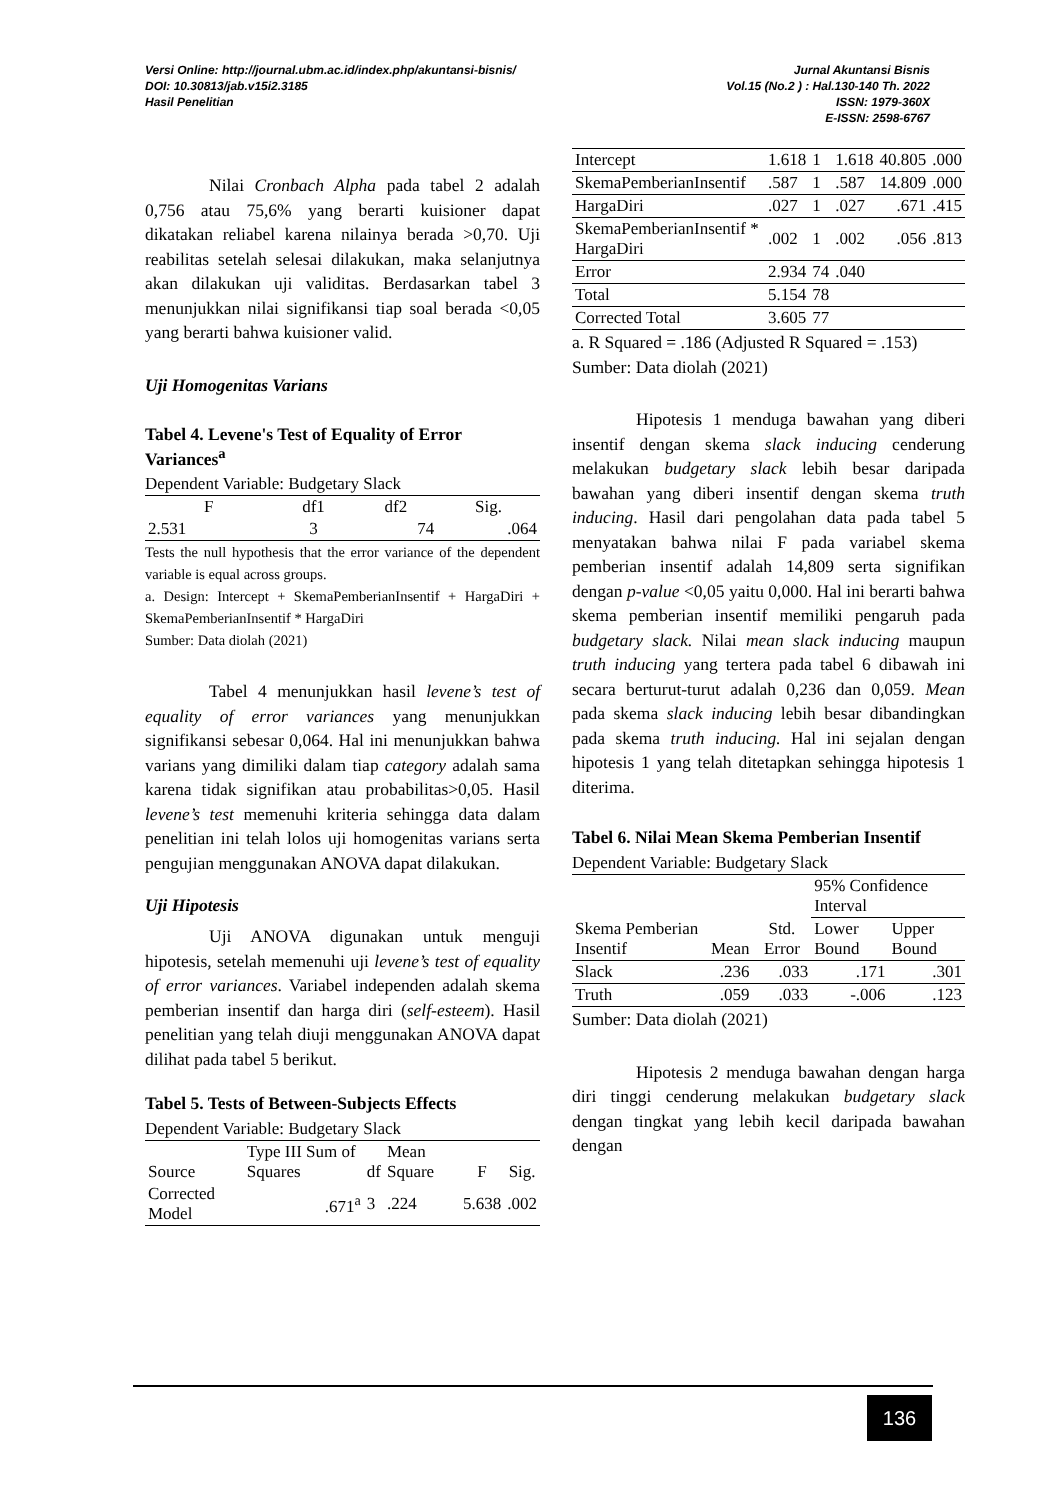Versi Online: http://journal.ubm.ac.id/index.php/akuntansi-bisnis/
DOI: 10.30813/jab.v15i2.3185
Hasil Penelitian
Jurnal Akuntansi Bisnis
Vol.15 (No.2 ) : Hal.130-140 Th. 2022
ISSN: 1979-360X
E-ISSN: 2598-6767
Nilai Cronbach Alpha pada tabel 2 adalah 0,756 atau 75,6% yang berarti kuisioner dapat dikatakan reliabel karena nilainya berada >0,70. Uji reabilitas setelah selesai dilakukan, maka selanjutnya akan dilakukan uji validitas. Berdasarkan tabel 3 menunjukkan nilai signifikansi tiap soal berada <0,05 yang berarti bahwa kuisioner valid.
Uji Homogenitas Varians
Tabel 4. Levene's Test of Equality of Error Variances<sup>a</sup>
| Dependent Variable: Budgetary Slack | | | |
| F | df1 | df2 | Sig. |
| 2.531 | 3 | 74 | .064 |
Tests the null hypothesis that the error variance of the dependent variable is equal across groups.
a. Design: Intercept + SkemaPemberianInsentif + HargaDiri + SkemaPemberianInsentif * HargaDiri
Sumber: Data diolah (2021)
Tabel 4 menunjukkan hasil levene’s test of equality of error variances yang menunjukkan signifikansi sebesar 0,064. Hal ini menunjukkan bahwa varians yang dimiliki dalam tiap category adalah sama karena tidak signifikan atau probabilitas>0,05. Hasil levene’s test memenuhi kriteria sehingga data dalam penelitian ini telah lolos uji homogenitas varians serta pengujian menggunakan ANOVA dapat dilakukan.
Uji Hipotesis
Uji ANOVA digunakan untuk menguji hipotesis, setelah memenuhi uji levene’s test of equality of error variances. Variabel independen adalah skema pemberian insentif dan harga diri (self-esteem). Hasil penelitian yang telah diuji menggunakan ANOVA dapat dilihat pada tabel 5 berikut.
Tabel 5. Tests of Between-Subjects Effects
| Dependent Variable: Budgetary Slack | | | | | |
| Source | Type III Sum of Squares | df | Mean Square | F | Sig. |
| Corrected Model | .671<sup>a</sup> | 3 | .224 | 5.638 | .002 |
| Intercept | 1.618 | 1 | 1.618 | 40.805 | .000 |
| SkemaPemberianInsentif | .587 | 1 | .587 | 14.809 | .000 |
| HargaDiri | .027 | 1 | .027 | .671 | .415 |
| SkemaPemberianInsentif * HargaDiri | .002 | 1 | .002 | .056 | .813 |
| Error | 2.934 | 74 | .040 | | |
| Total | 5.154 | 78 | | | |
| Corrected Total | 3.605 | 77 | | | |
a. R Squared = .186 (Adjusted R Squared = .153)
Sumber: Data diolah (2021)
Hipotesis 1 menduga bawahan yang diberi insentif dengan skema slack inducing cenderung melakukan budgetary slack lebih besar daripada bawahan yang diberi insentif dengan skema truth inducing. Hasil dari pengolahan data pada tabel 5 menyatakan bahwa nilai F pada variabel skema pemberian insentif adalah 14,809 serta signifikan dengan p-value <0,05 yaitu 0,000. Hal ini berarti bahwa skema pemberian insentif memiliki pengaruh pada budgetary slack. Nilai mean slack inducing maupun truth inducing yang tertera pada tabel 6 dibawah ini secara berturut-turut adalah 0,236 dan 0,059. Mean pada skema slack inducing lebih besar dibandingkan pada skema truth inducing. Hal ini sejalan dengan hipotesis 1 yang telah ditetapkan sehingga hipotesis 1 diterima.
Tabel 6. Nilai Mean Skema Pemberian Insentif
| Dependent Variable: Budgetary Slack | | | | |
| Skema Pemberian Insentif | Mean | Std. Error | 95% Confidence Interval | |
| | | | Lower Bound | Upper Bound |
| Slack | .236 | .033 | .171 | .301 |
| Truth | .059 | .033 | -.006 | .123 |
Sumber: Data diolah (2021)
Hipotesis 2 menduga bawahan dengan harga diri tinggi cenderung melakukan budgetary slack dengan tingkat yang lebih kecil daripada bawahan dengan
136